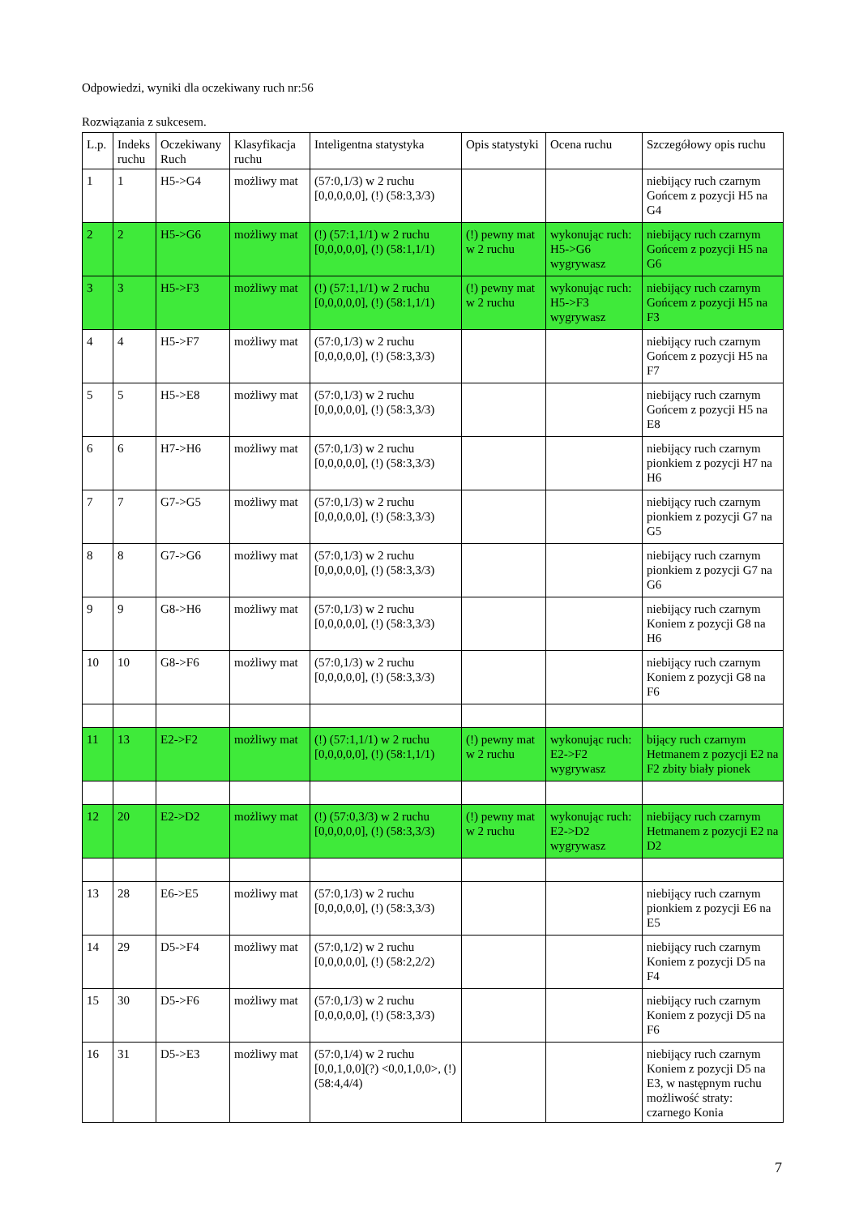Odpowiedzi, wyniki dla oczekiwany ruch nr:56
Rozwiązania z sukcesem.
| L.p. | Indeks ruchu | Oczekiwany Ruch | Klasyfikacja ruchu | Inteligentna statystyka | Opis statystyki | Ocena ruchu | Szczegółowy opis ruchu |
| --- | --- | --- | --- | --- | --- | --- | --- |
| 1 | 1 | H5->G4 | możliwy mat | (57:0,1/3) w 2 ruchu [0,0,0,0,0], (!) (58:3,3/3) | | | niebijący ruch czarnym Gońcem z pozycji H5 na G4 |
| 2 | 2 | H5->G6 | możliwy mat | (!) (57:1,1/1) w 2 ruchu [0,0,0,0,0], (!) (58:1,1/1) | (!) pewny mat w 2 ruchu | wykonując ruch: H5->G6 wygrywasz | niebijący ruch czarnym Gońcem z pozycji H5 na G6 |
| 3 | 3 | H5->F3 | możliwy mat | (!) (57:1,1/1) w 2 ruchu [0,0,0,0,0], (!) (58:1,1/1) | (!) pewny mat w 2 ruchu | wykonując ruch: H5->F3 wygrywasz | niebijący ruch czarnym Gońcem z pozycji H5 na F3 |
| 4 | 4 | H5->F7 | możliwy mat | (57:0,1/3) w 2 ruchu [0,0,0,0,0], (!) (58:3,3/3) | | | niebijący ruch czarnym Gońcem z pozycji H5 na F7 |
| 5 | 5 | H5->E8 | możliwy mat | (57:0,1/3) w 2 ruchu [0,0,0,0,0], (!) (58:3,3/3) | | | niebijący ruch czarnym Gońcem z pozycji H5 na E8 |
| 6 | 6 | H7->H6 | możliwy mat | (57:0,1/3) w 2 ruchu [0,0,0,0,0], (!) (58:3,3/3) | | | niebijący ruch czarnym pionkiem z pozycji H7 na H6 |
| 7 | 7 | G7->G5 | możliwy mat | (57:0,1/3) w 2 ruchu [0,0,0,0,0], (!) (58:3,3/3) | | | niebijący ruch czarnym pionkiem z pozycji G7 na G5 |
| 8 | 8 | G7->G6 | możliwy mat | (57:0,1/3) w 2 ruchu [0,0,0,0,0], (!) (58:3,3/3) | | | niebijący ruch czarnym pionkiem z pozycji G7 na G6 |
| 9 | 9 | G8->H6 | możliwy mat | (57:0,1/3) w 2 ruchu [0,0,0,0,0], (!) (58:3,3/3) | | | niebijący ruch czarnym Koniem z pozycji G8 na H6 |
| 10 | 10 | G8->F6 | możliwy mat | (57:0,1/3) w 2 ruchu [0,0,0,0,0], (!) (58:3,3/3) | | | niebijący ruch czarnym Koniem z pozycji G8 na F6 |
| 11 | 13 | E2->F2 | możliwy mat | (!) (57:1,1/1) w 2 ruchu [0,0,0,0,0], (!) (58:1,1/1) | (!) pewny mat w 2 ruchu | wykonując ruch: E2->F2 wygrywasz | bijący ruch czarnym Hetmanem z pozycji E2 na F2 zbity biały pionek |
| 12 | 20 | E2->D2 | możliwy mat | (!) (57:0,3/3) w 2 ruchu [0,0,0,0,0], (!) (58:3,3/3) | (!) pewny mat w 2 ruchu | wykonując ruch: E2->D2 wygrywasz | niebijący ruch czarnym Hetmanem z pozycji E2 na D2 |
| 13 | 28 | E6->E5 | możliwy mat | (57:0,1/3) w 2 ruchu [0,0,0,0,0], (!) (58:3,3/3) | | | niebijący ruch czarnym pionkiem z pozycji E6 na E5 |
| 14 | 29 | D5->F4 | możliwy mat | (57:0,1/2) w 2 ruchu [0,0,0,0,0], (!) (58:2,2/2) | | | niebijący ruch czarnym Koniem z pozycji D5 na F4 |
| 15 | 30 | D5->F6 | możliwy mat | (57:0,1/3) w 2 ruchu [0,0,0,0,0], (!) (58:3,3/3) | | | niebijący ruch czarnym Koniem z pozycji D5 na F6 |
| 16 | 31 | D5->E3 | możliwy mat | (57:0,1/4) w 2 ruchu [0,0,1,0,0](?) <0,0,1,0,0>, (!) (58:4,4/4) | | | niebijący ruch czarnym Koniem z pozycji D5 na E3, w następnym ruchu możliwość straty: czarnego Konia |
7